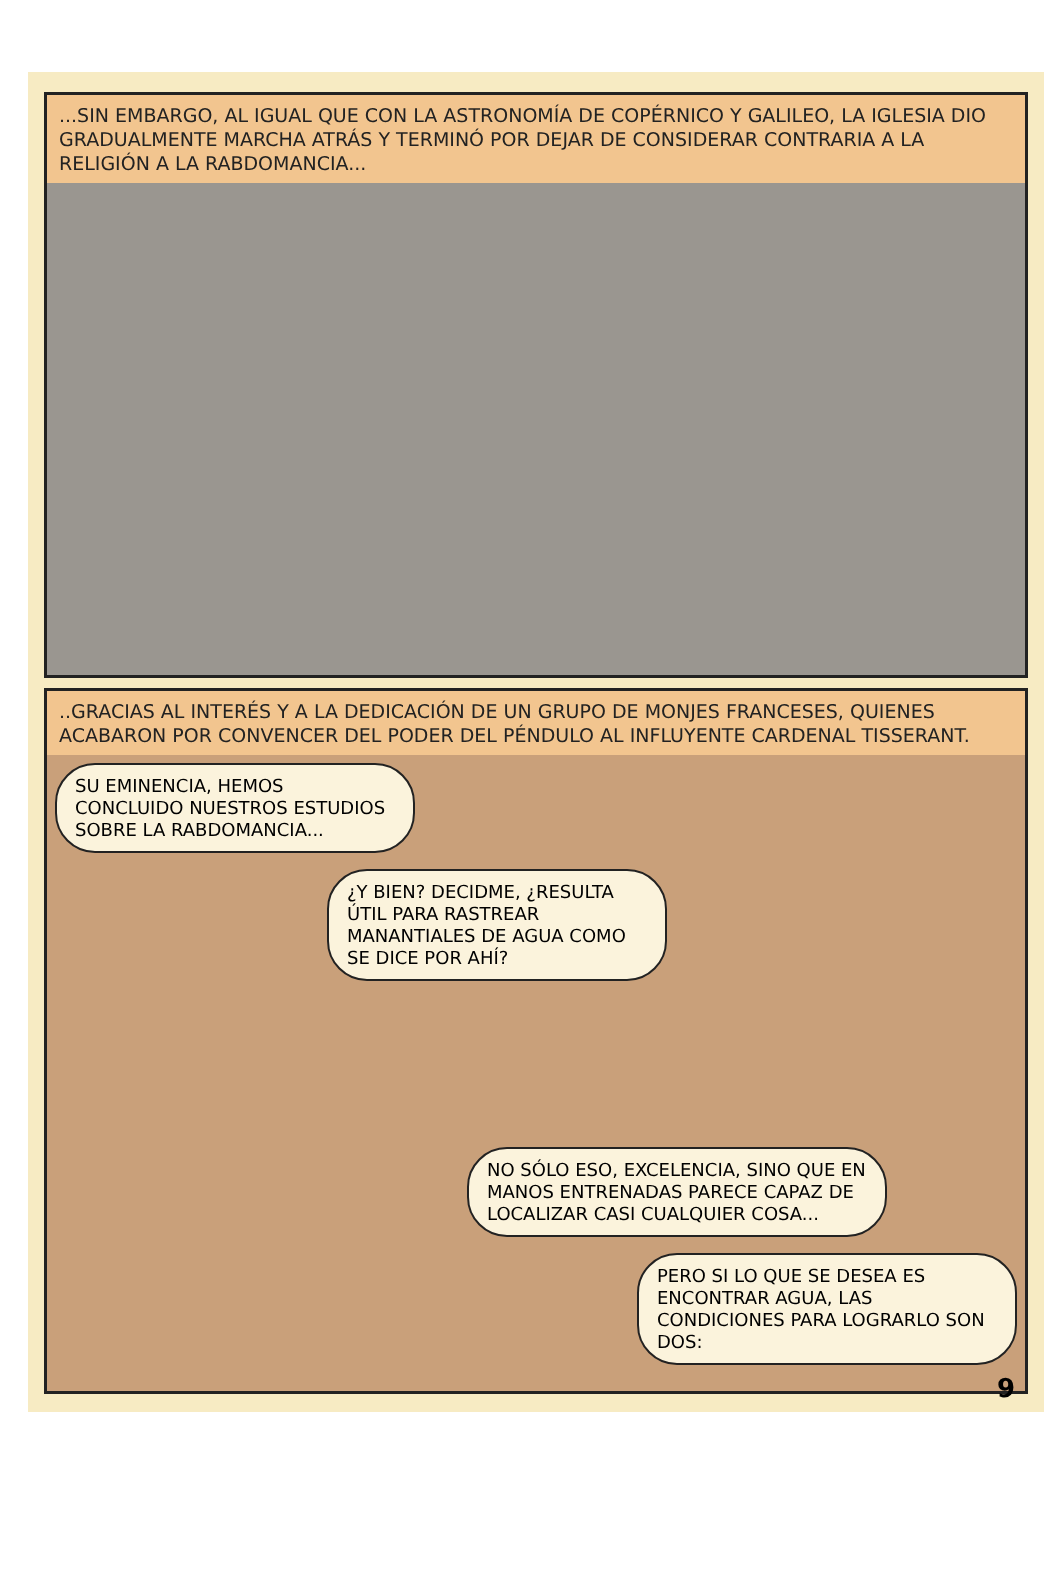...SIN EMBARGO, AL IGUAL QUE CON LA ASTRONOMÍA DE COPÉRNICO Y GALILEO, LA IGLESIA DIO GRADUALMENTE MARCHA ATRÁS Y TERMINÓ POR DEJAR DE CONSIDERAR CONTRARIA A LA RELIGIÓN A LA RABDOMANCIA...
..GRACIAS AL INTERÉS Y A LA DEDICACIÓN DE UN GRUPO DE MONJES FRANCESES, QUIENES ACABARON POR CONVENCER DEL PODER DEL PÉNDULO AL INFLUYENTE CARDENAL TISSERANT.
SU EMINENCIA, HEMOS CONCLUIDO NUESTROS ESTUDIOS SOBRE LA RABDOMANCIA...
¿Y BIEN? DECIDME, ¿RESULTA ÚTIL PARA RASTREAR MANANTIALES DE AGUA COMO SE DICE POR AHÍ?
NO SÓLO ESO, EXCELENCIA, SINO QUE EN MANOS ENTRENADAS PARECE CAPAZ DE LOCALIZAR CASI CUALQUIER COSA...
PERO SI LO QUE SE DESEA ES ENCONTRAR AGUA, LAS CONDICIONES PARA LOGRARLO SON DOS:
9